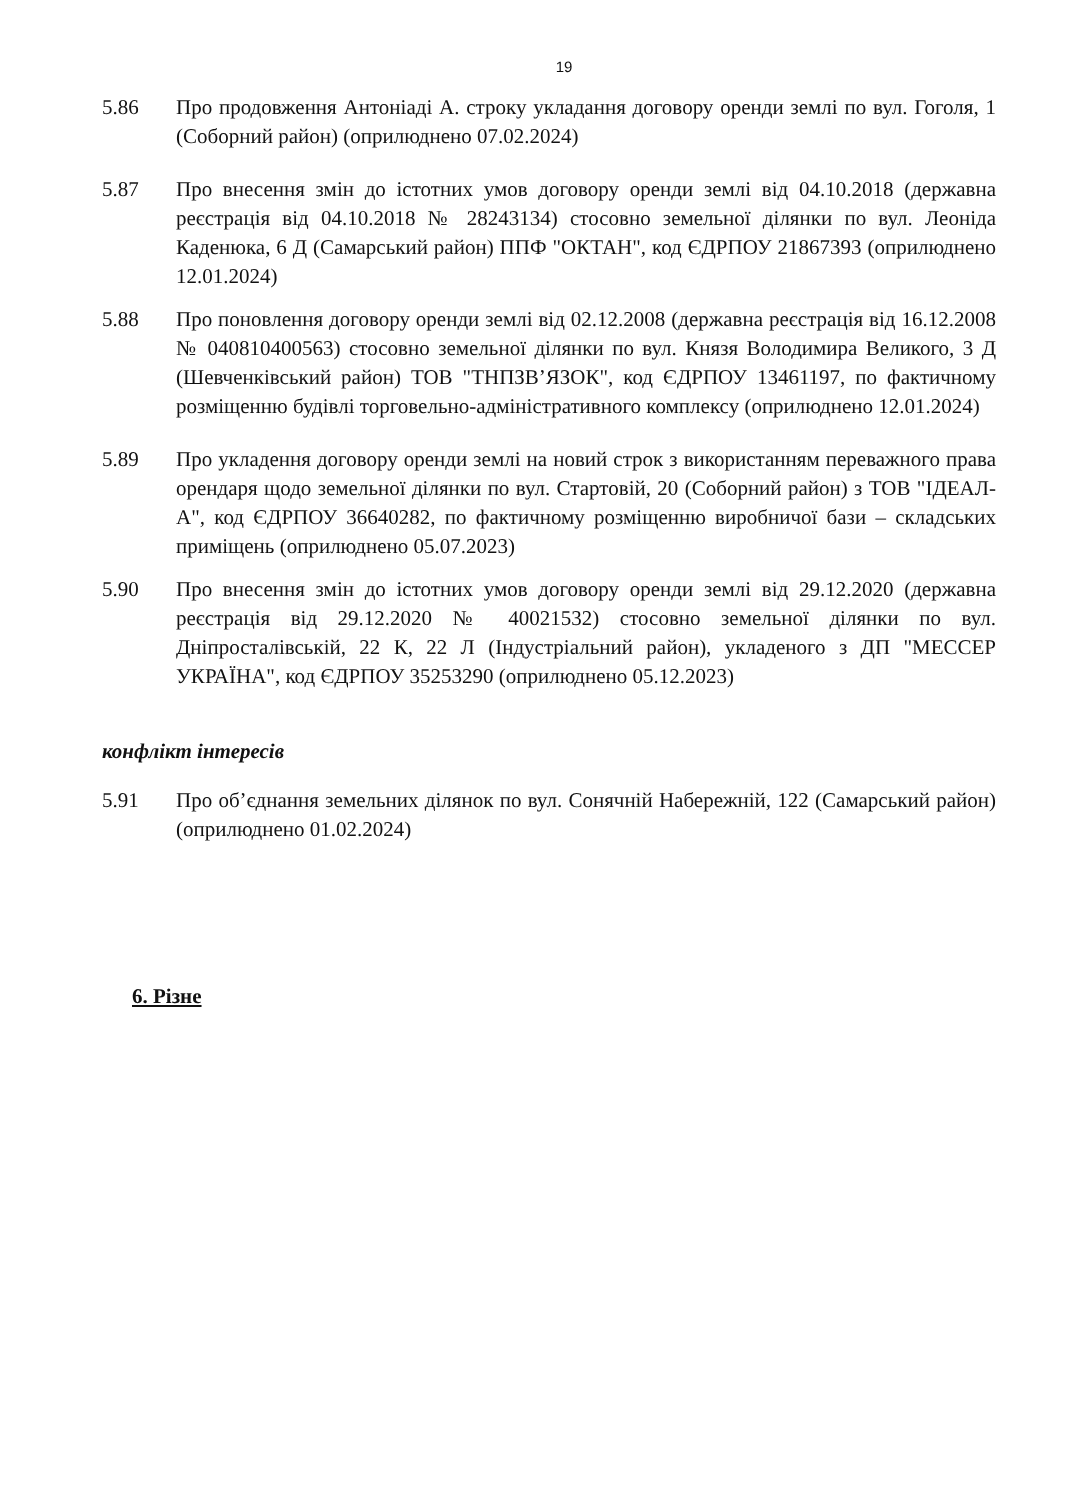19
5.86 Про продовження Антоніаді А. строку укладання договору оренди землі по вул. Гоголя, 1 (Соборний район) (оприлюднено 07.02.2024)
5.87 Про внесення змін до істотних умов договору оренди землі від 04.10.2018 (державна реєстрація від 04.10.2018 № 28243134) стосовно земельної ділянки по вул. Леоніда Каденюка, 6 Д (Самарський район) ППФ "ОКТАН", код ЄДРПОУ 21867393 (оприлюднено 12.01.2024)
5.88 Про поновлення договору оренди землі від 02.12.2008 (державна реєстрація від 16.12.2008 № 040810400563) стосовно земельної ділянки по вул. Князя Володимира Великого, 3 Д (Шевченківський район) ТОВ "ТНПЗВ’ЯЗОК", код ЄДРПОУ 13461197, по фактичному розміщенню будівлі торговельно-адміністративного комплексу (оприлюднено 12.01.2024)
5.89 Про укладення договору оренди землі на новий строк з використанням переважного права орендаря щодо земельної ділянки по вул. Стартовій, 20 (Соборний район) з ТОВ "ІДЕАЛ-А", код ЄДРПОУ 36640282, по фактичному розміщенню виробничої бази – складських приміщень (оприлюднено 05.07.2023)
5.90 Про внесення змін до істотних умов договору оренди землі від 29.12.2020 (державна реєстрація від 29.12.2020 № 40021532) стосовно земельної ділянки по вул. Дніпросталівській, 22 К, 22 Л (Індустріальний район), укладеного з ДП "МЕССЕР УКРАЇНА", код ЄДРПОУ 35253290 (оприлюднено 05.12.2023)
конфлікт інтересів
5.91 Про об’єднання земельних ділянок по вул. Сонячній Набережній, 122 (Самарський район) (оприлюднено 01.02.2024)
6. Різне